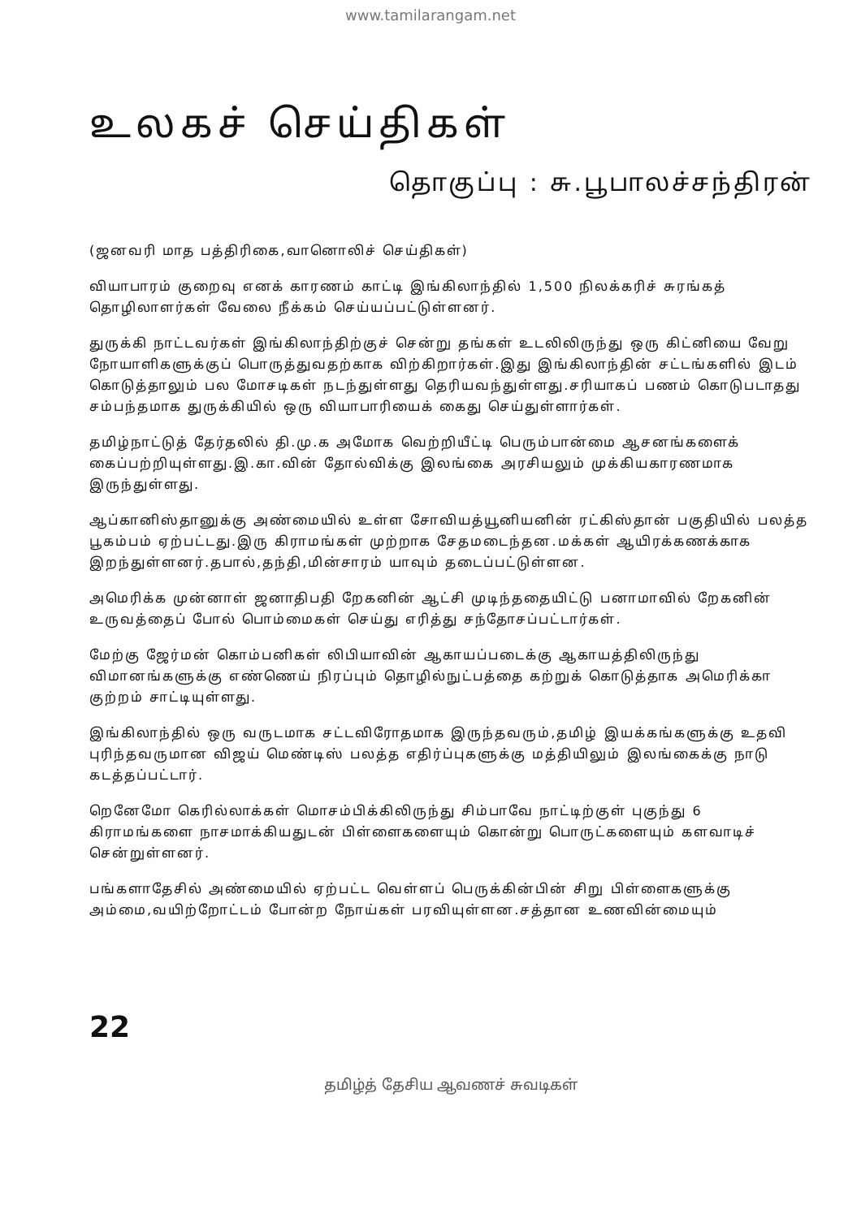www.tamilarangam.net
உலகச் செய்திகள்
தொகுப்பு : சு.பூபாலச்சந்திரன்
(ஜனவரி மாத பத்திரிகை,வானொலிச் செய்திகள்)
வியாபாரம் குறைவு எனக் காரணம் காட்டி இங்கிலாந்தில் 1,500 நிலக்கரிச் சுரங்கத் தொழிலாளர்கள் வேலை நீக்கம் செய்யப்பட்டுள்ளனர்.
துருக்கி நாட்டவர்கள் இங்கிலாந்திற்குச் சென்று தங்கள் உடலிலிருந்து ஒரு கிட்னியை வேறு நோயாளிகளுக்குப் பொருத்துவதற்காக விற்கிறார்கள்.இது இங்கிலாந்தின் சட்டங்களில் இடம் கொடுத்தாலும் பல மோசடிகள் நடந்துள்ளது தெரியவந்துள்ளது.சரியாகப் பணம் கொடுபடாதது சம்பந்தமாக துருக்கியில் ஒரு வியாபாரியைக் கைது செய்துள்ளார்கள்.
தமிழ்நாட்டுத் தேர்தலில் தி.மு.க அமோக வெற்றியீட்டி பெரும்பான்மை ஆசனங்களைக் கைப்பற்றியுள்ளது.இ.கா.வின் தோல்விக்கு இலங்கை அரசியலும் முக்கியகாரணமாக இருந்துள்ளது.
ஆப்கானிஸ்தானுக்கு அண்மையில் உள்ள சோவியத்யூனியனின் ரட்கிஸ்தான் பகுதியில் பலத்த பூகம்பம் ஏற்பட்டது.இரு கிராமங்கள் முற்றாக சேதமடைந்தன.மக்கள் ஆயிரக்கணக்காக இறந்துள்ளனர்.தபால்,தந்தி,மின்சாரம் யாவும் தடைப்பட்டுள்ளன.
அமெரிக்க முன்னாள் ஜனாதிபதி றேகனின் ஆட்சி முடிந்ததையிட்டு பனாமாவில் றேகனின் உருவத்தைப் போல் பொம்மைகள் செய்து எரித்து சந்தோசப்பட்டார்கள்.
மேற்கு ஜேர்மன் கொம்பனிகள் லிபியாவின் ஆகாயப்படைக்கு ஆகாயத்திலிருந்து விமானங்களுக்கு எண்ணெய் நிரப்பும் தொழில்நுட்பத்தை கற்றுக் கொடுத்தாக அமெரிக்கா குற்றம் சாட்டியுள்ளது.
இங்கிலாந்தில் ஒரு வருடமாக சட்டவிரோதமாக இருந்தவரும்,தமிழ் இயக்கங்களுக்கு உதவி புரிந்தவருமான விஜய் மெண்டிஸ் பலத்த எதிர்ப்புகளுக்கு மத்தியிலும் இலங்கைக்கு நாடு கடத்தப்பட்டார்.
றெனேமோ கெரில்லாக்கள் மொசம்பிக்கிலிருந்து சிம்பாவே நாட்டிற்குள் புகுந்து 6 கிராமங்களை நாசமாக்கியதுடன் பிள்ளைகளையும் கொன்று பொருட்களையும் களவாடிச் சென்றுள்ளனர்.
பங்களாதேசில் அண்மையில் ஏற்பட்ட வெள்ளப் பெருக்கின்பின் சிறு பிள்ளைகளுக்கு அம்மை,வயிற்றோட்டம் போன்ற நோய்கள் பரவியுள்ளன.சத்தான உணவின்மையும்
22
தமிழ்த் தேசிய ஆவணச் சுவடிகள்